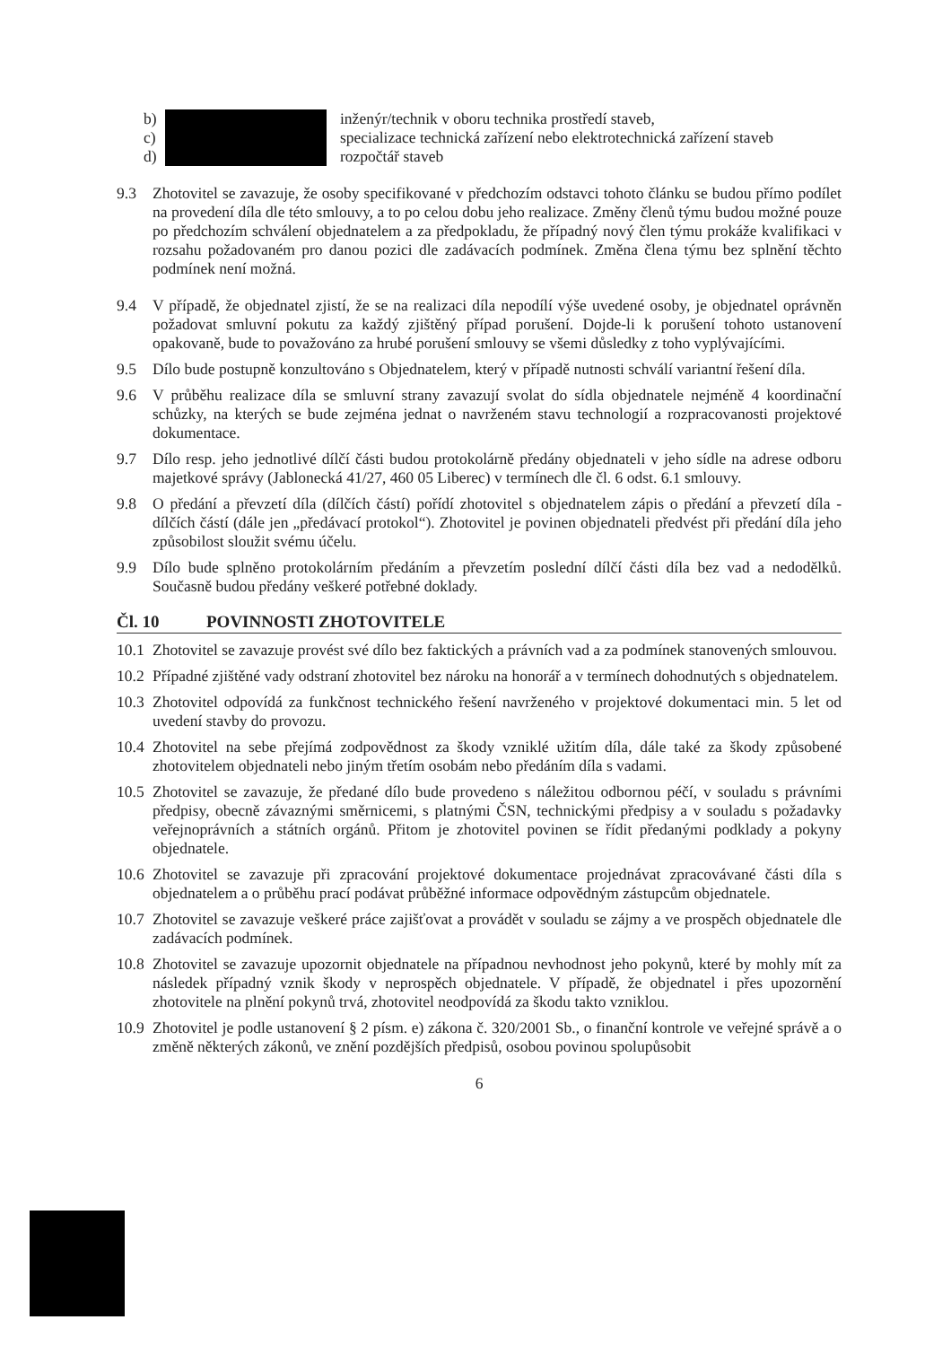b) inženýr/technik v oboru technika prostředí staveb,
c) specializace technická zařízení nebo elektrotechnická zařízení staveb
d) rozpočtář staveb
9.3 Zhotovitel se zavazuje, že osoby specifikované v předchozím odstavci tohoto článku se budou přímo podílet na provedení díla dle této smlouvy, a to po celou dobu jeho realizace. Změny členů týmu budou možné pouze po předchozím schválení objednatelem a za předpokladu, že případný nový člen týmu prokáže kvalifikaci v rozsahu požadovaném pro danou pozici dle zadávacích podmínek. Změna člena týmu bez splnění těchto podmínek není možná.
9.4 V případě, že objednatel zjistí, že se na realizaci díla nepodílí výše uvedené osoby, je objednatel oprávněn požadovat smluvní pokutu za každý zjištěný případ porušení. Dojde-li k porušení tohoto ustanovení opakovaně, bude to považováno za hrubé porušení smlouvy se všemi důsledky z toho vyplývajícími.
9.5 Dílo bude postupně konzultováno s Objednatelem, který v případě nutnosti schválí variantní řešení díla.
9.6 V průběhu realizace díla se smluvní strany zavazují svolat do sídla objednatele nejméně 4 koordinační schůzky, na kterých se bude zejména jednat o navrženém stavu technologií a rozpracovanosti projektové dokumentace.
9.7 Dílo resp. jeho jednotlivé dílčí části budou protokolárně předány objednateli v jeho sídle na adrese odboru majetkové správy (Jablonecká 41/27, 460 05 Liberec) v termínech dle čl. 6 odst. 6.1 smlouvy.
9.8 O předání a převzetí díla (dílčích částí) pořídí zhotovitel s objednatelem zápis o předání a převzetí díla - dílčích částí (dále jen „předávací protokol“). Zhotovitel je povinen objednateli předvést při předání díla jeho způsobilost sloužit svému účelu.
9.9 Dílo bude splněno protokolárním předáním a převzetím poslední dílčí části díla bez vad a nedodělků. Současně budou předány veškeré potřebné doklady.
Čl. 10 POVINNOSTI ZHOTOVITELE
10.1 Zhotovitel se zavazuje provést své dílo bez faktických a právních vad a za podmínek stanovených smlouvou.
10.2 Případné zjištěné vady odstraní zhotovitel bez nároku na honorář a v termínech dohodnutých s objednatelem.
10.3 Zhotovitel odpovídá za funkčnost technického řešení navrženého v projektové dokumentaci min. 5 let od uvedení stavby do provozu.
10.4 Zhotovitel na sebe přejímá zodpovědnost za škody vzniklé užitím díla, dále také za škody způsobené zhotovitelem objednateli nebo jiným třetím osobám nebo předáním díla s vadami.
10.5 Zhotovitel se zavazuje, že předané dílo bude provedeno s náležitou odbornou péčí, v souladu s právními předpisy, obecně závaznými směrnicemi, s platnými ČSN, technickými předpisy a v souladu s požadavky veřejnoprávních a státních orgánů. Přitom je zhotovitel povinen se řídit předanými podklady a pokyny objednatele.
10.6 Zhotovitel se zavazuje při zpracování projektové dokumentace projednávat zpracovávané části díla s objednatelem a o průběhu prací podávat průběžné informace odpovědným zástupcům objednatele.
10.7 Zhotovitel se zavazuje veškeré práce zajišťovat a provádět v souladu se zájmy a ve prospěch objednatele dle zadávacích podmínek.
10.8 Zhotovitel se zavazuje upozornit objednatele na případnou nevhodnost jeho pokynů, které by mohly mít za následek případný vznik škody v neprospěch objednatele. V případě, že objednatel i přes upozornění zhotovitele na plnění pokynů trvá, zhotovitel neodpovídá za škodu takto vzniklou.
10.9 Zhotovitel je podle ustanovení § 2 písm. e) zákona č. 320/2001 Sb., o finanční kontrole ve veřejné správě a o změně některých zákonů, ve znění pozdějších předpisů, osobou povinou spolupůsobit
6